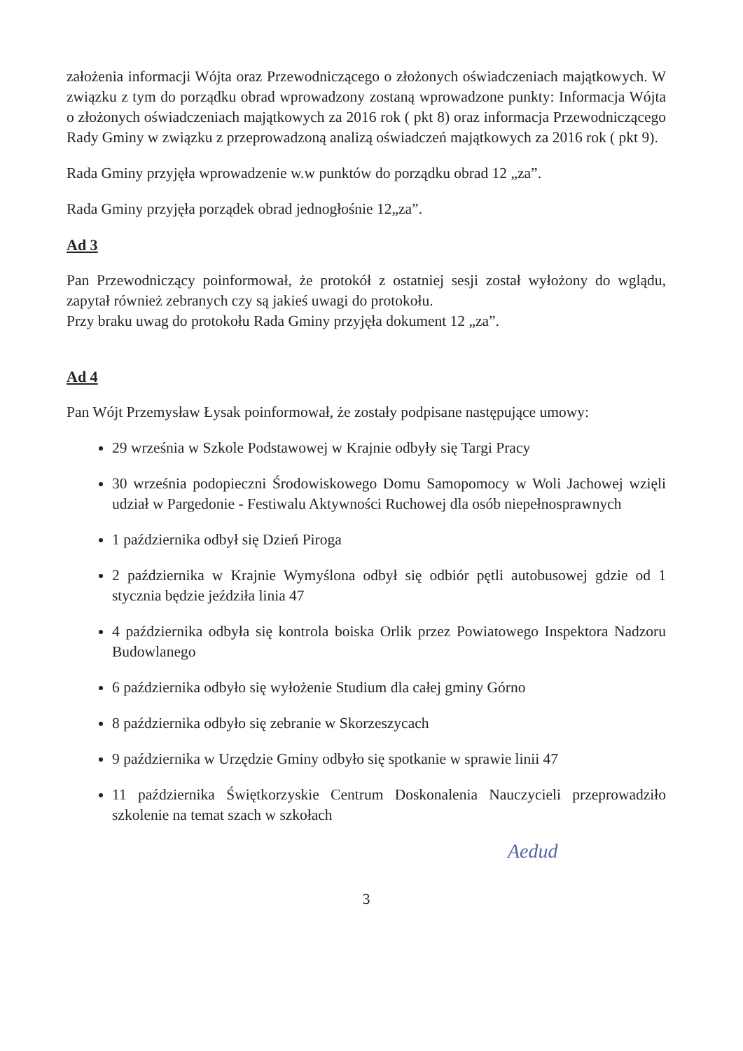założenia informacji Wójta oraz Przewodniczącego o złożonych oświadczeniach majątkowych. W związku z tym do porządku obrad wprowadzony zostaną wprowadzone punkty: Informacja Wójta o złożonych oświadczeniach majątkowych za 2016 rok ( pkt 8) oraz informacja Przewodniczącego Rady Gminy w związku z przeprowadzoną analizą oświadczeń majątkowych za 2016 rok ( pkt 9).
Rada Gminy przyjęła wprowadzenie w.w punktów do porządku obrad 12 „za”.
Rada Gminy przyjęła porządek obrad jednogłośnie 12„za”.
Ad 3
Pan Przewodniczący poinformował, że protokół z ostatniej sesji został wyłożony do wglądu, zapytał również zebranych czy są jakieś uwagi do protokołu.
Przy braku uwag do protokołu Rada Gminy przyjęła dokument 12 „za”.
Ad 4
Pan Wójt Przemysław Łysak poinformował, że zostały podpisane następujące umowy:
29 września w Szkole Podstawowej w Krajnie odbyły się Targi Pracy
30 września podopieczni Środowiskowego Domu Samopomocy w Woli Jachowej wzięli udział w Pargedonie - Festiwalu Aktywności Ruchowej dla osób niepełnosprawnych
1 października odbył się Dzień Piroga
2 października w Krajnie Wymyślona odbył się odbiór pętli autobusowej gdzie od 1 stycznia będzie jeździła linia 47
4 października odbyła się kontrola boiska Orlik przez Powiatowego Inspektora Nadzoru Budowlanego
6 października odbyło się wyłożenie Studium dla całej gminy Górno
8 października odbyło się zebranie w Skorzeszycach
9 października w Urzędzie Gminy odbyło się spotkanie w sprawie linii 47
11 października Świętkorzyskie Centrum Doskonalenia Nauczycieli przeprowadziło szkolenie na temat szach w szkołach
Aedud
3